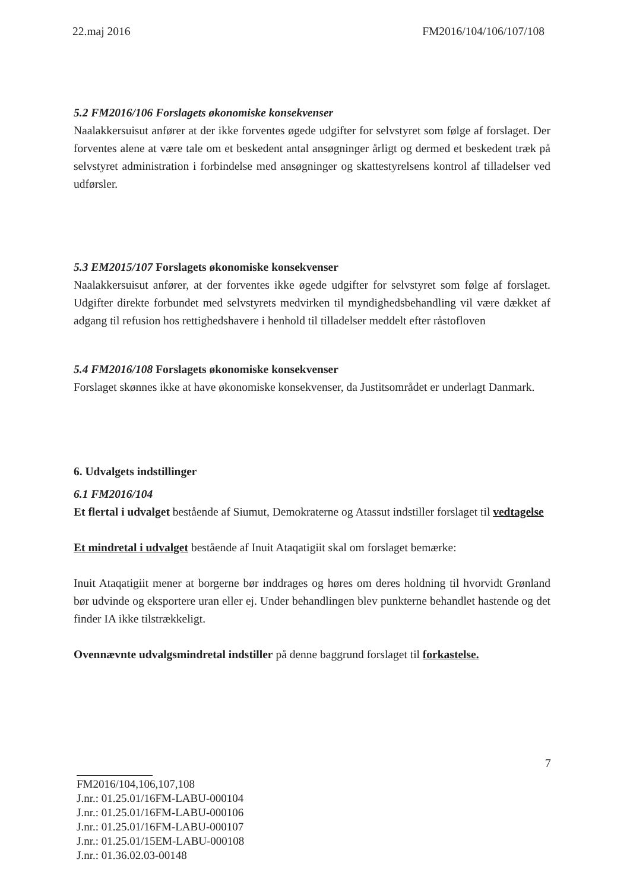22.maj 2016 FM2016/104/106/107/108
5.2 FM2016/106 Forslagets økonomiske konsekvenser
Naalakkersuisut anfører at der ikke forventes øgede udgifter for selvstyret som følge af forslaget. Der forventes alene at være tale om et beskedent antal ansøgninger årligt og dermed et beskedent træk på selvstyret administration i forbindelse med ansøgninger og skattestyrelsens kontrol af tilladelser ved udførsler.
5.3 EM2015/107 Forslagets økonomiske konsekvenser
Naalakkersuisut anfører, at der forventes ikke øgede udgifter for selvstyret som følge af forslaget. Udgifter direkte forbundet med selvstyrets medvirken til myndighedsbehandling vil være dækket af adgang til refusion hos rettighedshavere i henhold til tilladelser meddelt efter råstofloven
5.4 FM2016/108 Forslagets økonomiske konsekvenser
Forslaget skønnes ikke at have økonomiske konsekvenser, da Justitsområdet er underlagt Danmark.
6. Udvalgets indstillinger
6.1 FM2016/104
Et flertal i udvalget bestående af Siumut, Demokraterne og Atassut indstiller forslaget til vedtagelse
Et mindretal i udvalget bestående af Inuit Ataqatigiit skal om forslaget bemærke:
Inuit Ataqatigiit mener at borgerne bør inddrages og høres om deres holdning til hvorvidt Grønland bør udvinde og eksportere uran eller ej. Under behandlingen blev punkterne behandlet hastende og det finder IA ikke tilstrækkeligt.
Ovennævnte udvalgsmindretal indstiller på denne baggrund forslaget til forkastelse.
7
FM2016/104,106,107,108
J.nr.: 01.25.01/16FM-LABU-000104
J.nr.: 01.25.01/16FM-LABU-000106
J.nr.: 01.25.01/16FM-LABU-000107
J.nr.: 01.25.01/15EM-LABU-000108
J.nr.: 01.36.02.03-00148